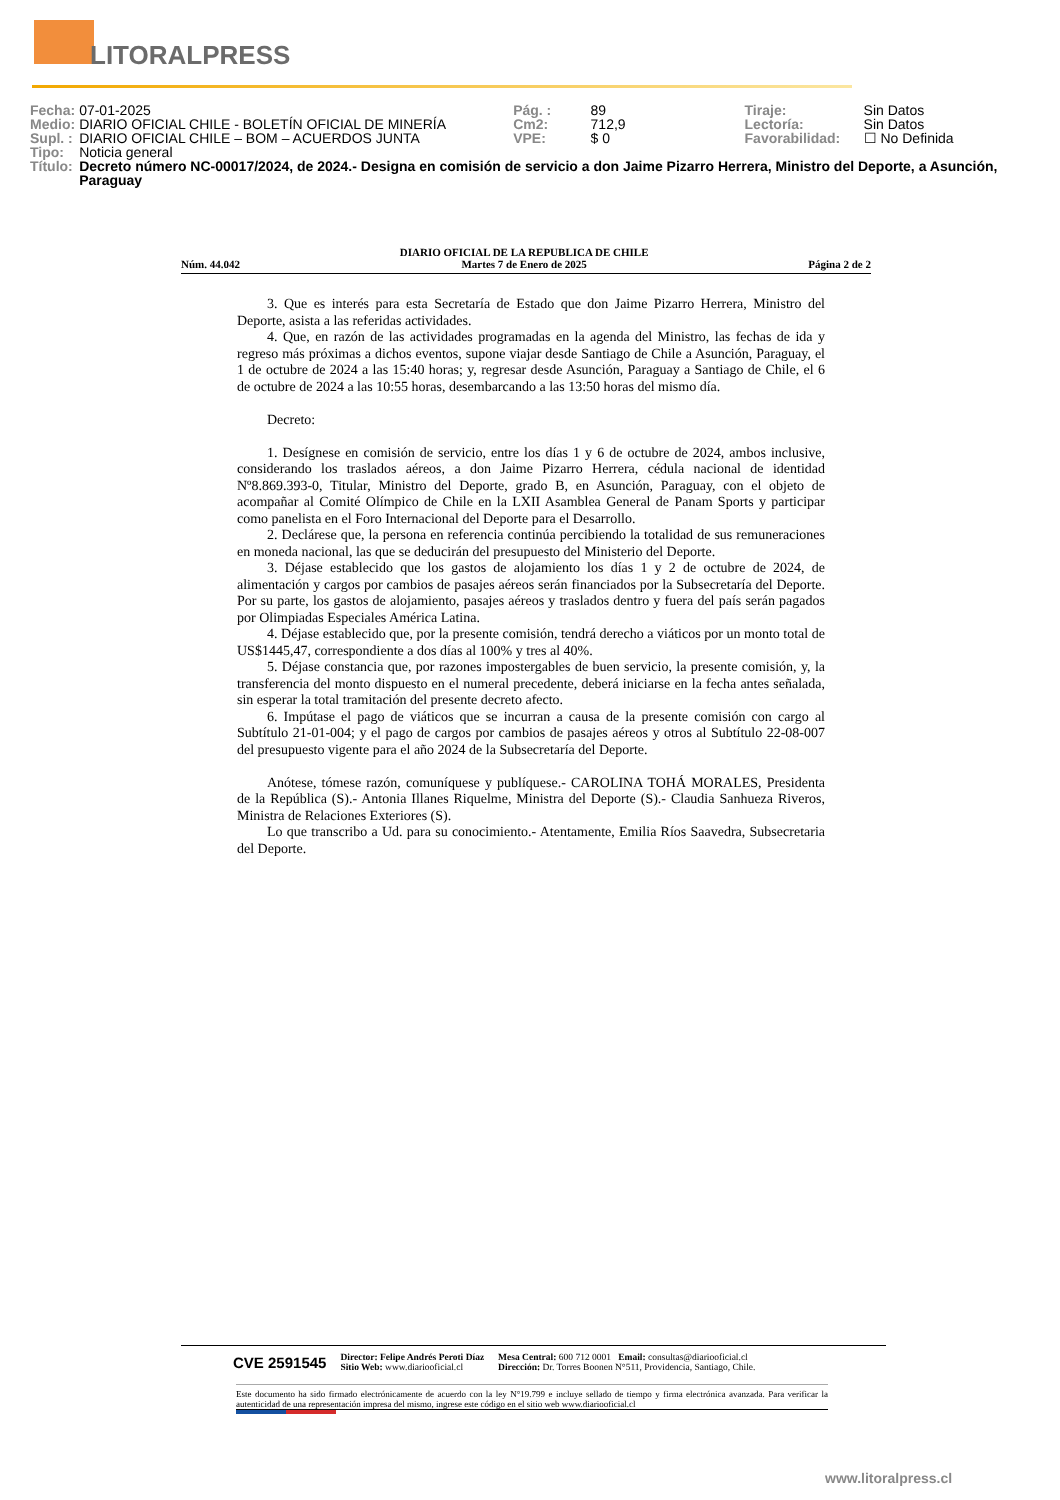LITORALPRESS
| Fecha: | 07-01-2025 | Pág. : | 89 | Tiraje: | Sin Datos |
| Medio: | DIARIO OFICIAL CHILE - BOLETÍN OFICIAL DE MINERÍA | Cm2: | 712,9 | Lectoría: | Sin Datos |
| Supl. : | DIARIO OFICIAL CHILE – BOM – ACUERDOS JUNTA | VPE: | $ 0 | Favorabilidad: | ☐ No Definida |
| Tipo: | Noticia general | | | | |
| Título: | Decreto número NC-00017/2024, de 2024.- Designa en comisión de servicio a don Jaime Pizarro Herrera, Ministro del Deporte, a Asunción, Paraguay | | | | |
Núm. 44.042 DIARIO OFICIAL DE LA REPUBLICA DE CHILE
Martes 7 de Enero de 2025 Página 2 de 2
3. Que es interés para esta Secretaría de Estado que don Jaime Pizarro Herrera, Ministro del Deporte, asista a las referidas actividades.
4. Que, en razón de las actividades programadas en la agenda del Ministro, las fechas de ida y regreso más próximas a dichos eventos, supone viajar desde Santiago de Chile a Asunción, Paraguay, el 1 de octubre de 2024 a las 15:40 horas; y, regresar desde Asunción, Paraguay a Santiago de Chile, el 6 de octubre de 2024 a las 10:55 horas, desembarcando a las 13:50 horas del mismo día.
Decreto:
1. Desígnese en comisión de servicio, entre los días 1 y 6 de octubre de 2024, ambos inclusive, considerando los traslados aéreos, a don Jaime Pizarro Herrera, cédula nacional de identidad Nº8.869.393-0, Titular, Ministro del Deporte, grado B, en Asunción, Paraguay, con el objeto de acompañar al Comité Olímpico de Chile en la LXII Asamblea General de Panam Sports y participar como panelista en el Foro Internacional del Deporte para el Desarrollo.
2. Declárese que, la persona en referencia continúa percibiendo la totalidad de sus remuneraciones en moneda nacional, las que se deducirán del presupuesto del Ministerio del Deporte.
3. Déjase establecido que los gastos de alojamiento los días 1 y 2 de octubre de 2024, de alimentación y cargos por cambios de pasajes aéreos serán financiados por la Subsecretaría del Deporte. Por su parte, los gastos de alojamiento, pasajes aéreos y traslados dentro y fuera del país serán pagados por Olimpiadas Especiales América Latina.
4. Déjase establecido que, por la presente comisión, tendrá derecho a viáticos por un monto total de US$1445,47, correspondiente a dos días al 100% y tres al 40%.
5. Déjase constancia que, por razones impostergables de buen servicio, la presente comisión, y, la transferencia del monto dispuesto en el numeral precedente, deberá iniciarse en la fecha antes señalada, sin esperar la total tramitación del presente decreto afecto.
6. Impútase el pago de viáticos que se incurran a causa de la presente comisión con cargo al Subtítulo 21-01-004; y el pago de cargos por cambios de pasajes aéreos y otros al Subtítulo 22-08-007 del presupuesto vigente para el año 2024 de la Subsecretaría del Deporte.
Anótese, tómese razón, comuníquese y publíquese.- CAROLINA TOHÁ MORALES, Presidenta de la República (S).- Antonia Illanes Riquelme, Ministra del Deporte (S).- Claudia Sanhueza Riveros, Ministra de Relaciones Exteriores (S).
Lo que transcribo a Ud. para su conocimiento.- Atentamente, Emilia Ríos Saavedra, Subsecretaria del Deporte.
CVE 2591545 Director: Felipe Andrés Peroti Díaz
Sitio Web: www.diariooficial.cl Mesa Central: 600 712 0001 Email: consultas@diariooficial.cl
Dirección: Dr. Torres Boonen N°511, Providencia, Santiago, Chile.
Este documento ha sido firmado electrónicamente de acuerdo con la ley N°19.799 e incluye sellado de tiempo y firma electrónica avanzada. Para verificar la autenticidad de una representación impresa del mismo, ingrese este código en el sitio web www.diariooficial.cl
www.litoralpress.cl